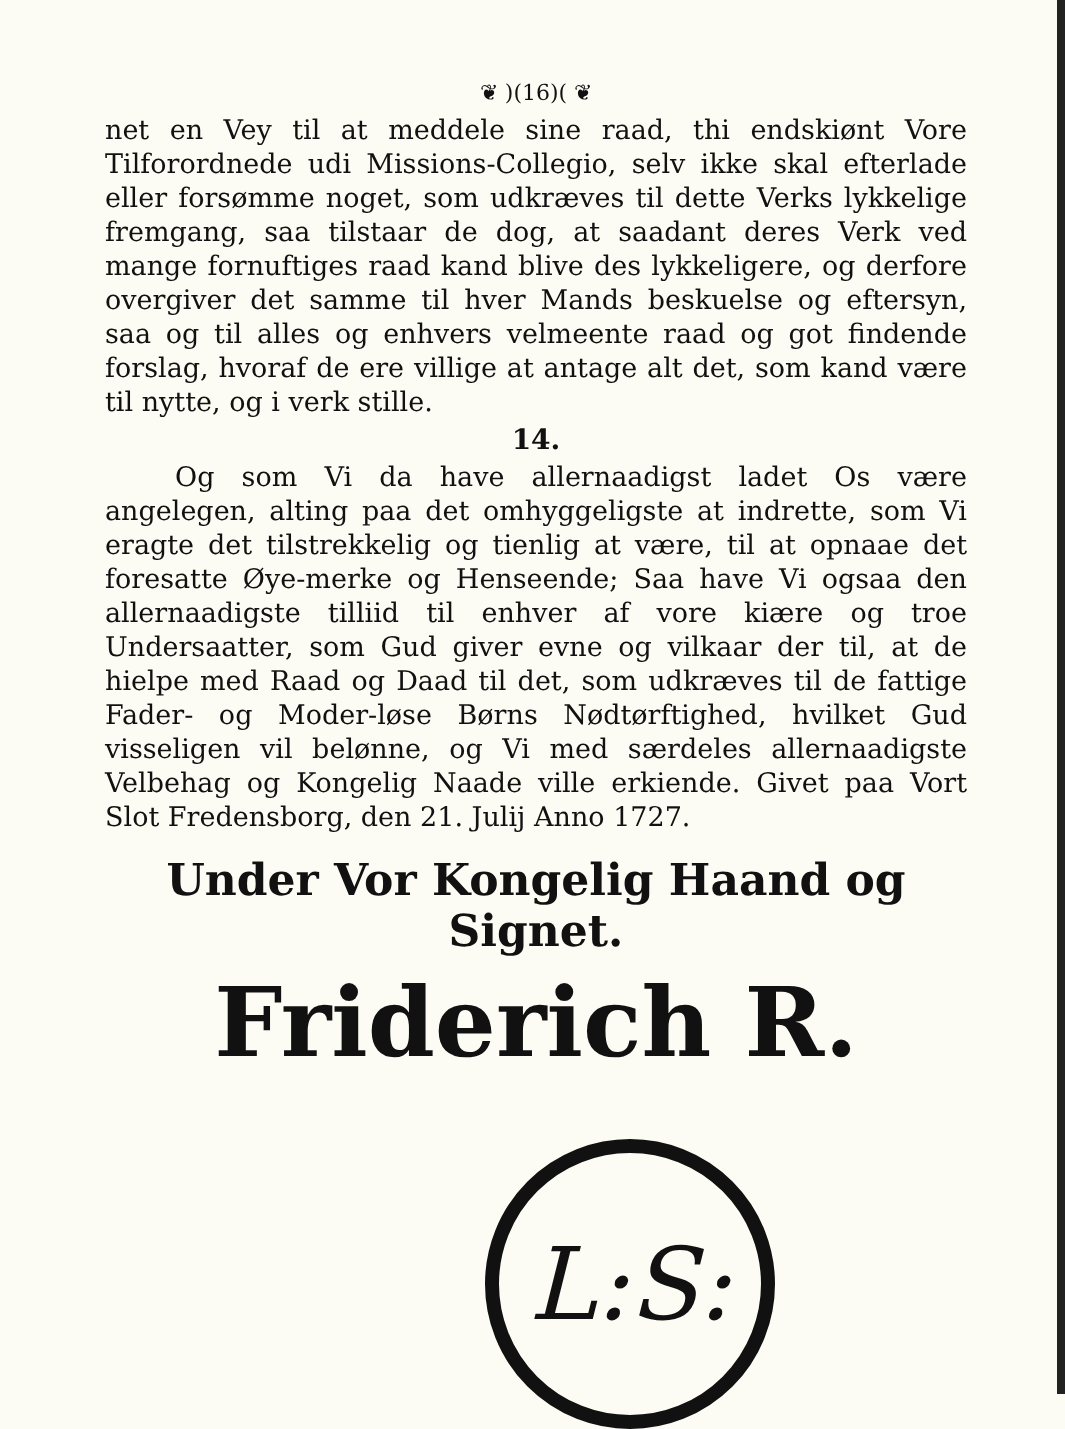❦ )(16)( ❦
net en Vey til at meddele sine raad, thi endskiønt Vore Tilforordnede udi Missions-Collegio, selv ikke skal efterlade eller forsømme noget, som udkræves til dette Verks lykkelige fremgang, saa tilstaar de dog, at saadant deres Verk ved mange fornuftiges raad kand blive des lykkeligere, og derfore overgiver det samme til hver Mands beskuelse og eftersyn, saa og til alles og enhvers velmeente raad og got findende forslag, hvoraf de ere villige at antage alt det, som kand være til nytte, og i verk stille.
14.
Og som Vi da have allernaadigst ladet Os være angelegen, alting paa det omhyggeligste at indrette, som Vi eragte det tilstrekkelig og tienlig at være, til at opnaae det foresatte Øye-merke og Henseende; Saa have Vi ogsaa den allernaadigste tilliid til enhver af vore kiære og troe Undersaatter, som Gud giver evne og vilkaar der til, at de hielpe med Raad og Daad til det, som udkræves til de fattige Fader- og Moder-løse Børns Nødtørftighed, hvilket Gud visseligen vil belønne, og Vi med særdeles allernaadigste Velbehag og Kongelig Naade ville erkiende. Givet paa Vort Slot Fredensborg, den 21. Julij Anno 1727.
Under Vor Kongelig Haand og Signet.
Friderich R.
L:S: